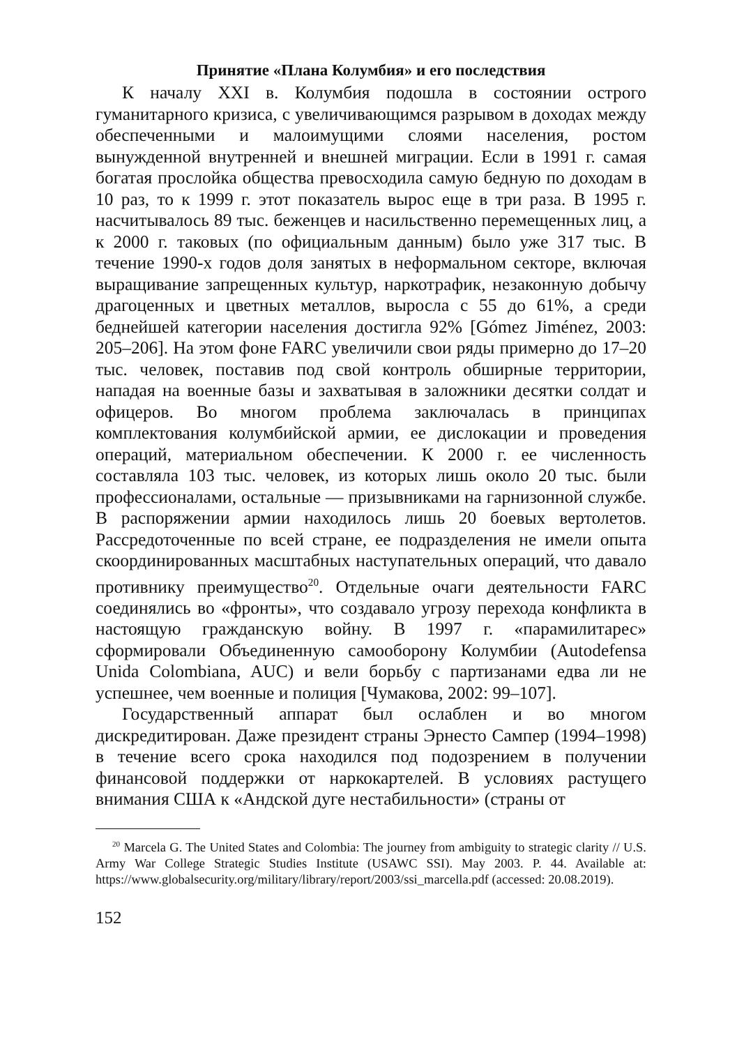Принятие «Плана Колумбия» и его последствия
К началу XXI в. Колумбия подошла в состоянии острого гуманитарного кризиса, с увеличивающимся разрывом в доходах между обеспеченными и малоимущими слоями населения, ростом вынужденной внутренней и внешней миграции. Если в 1991 г. самая богатая прослойка общества превосходила самую бедную по доходам в 10 раз, то к 1999 г. этот показатель вырос еще в три раза. В 1995 г. насчитывалось 89 тыс. беженцев и насильственно перемещенных лиц, а к 2000 г. таковых (по официальным данным) было уже 317 тыс. В течение 1990-х годов доля занятых в неформальном секторе, включая выращивание запрещенных культур, наркотрафик, незаконную добычу драгоценных и цветных металлов, выросла с 55 до 61%, а среди беднейшей категории населения достигла 92% [Gómez Jiménez, 2003: 205–206]. На этом фоне FARC увеличили свои ряды примерно до 17–20 тыс. человек, поставив под свой контроль обширные территории, нападая на военные базы и захватывая в заложники десятки солдат и офицеров. Во многом проблема заключалась в принципах комплектования колумбийской армии, ее дислокации и проведения операций, материальном обеспечении. К 2000 г. ее численность составляла 103 тыс. человек, из которых лишь около 20 тыс. были профессионалами, остальные — призывниками на гарнизонной службе. В распоряжении армии находилось лишь 20 боевых вертолетов. Рассредоточенные по всей стране, ее подразделения не имели опыта скоординированных масштабных наступательных операций, что давало противнику преимущество<sup>20</sup>. Отдельные очаги деятельности FARC соединялись во «фронты», что создавало угрозу перехода конфликта в настоящую гражданскую войну. В 1997 г. «парамилитарес» сформировали Объединенную самооборону Колумбии (Autodefensa Unida Colombiana, AUC) и вели борьбу с партизанами едва ли не успешнее, чем военные и полиция [Чумакова, 2002: 99–107].
Государственный аппарат был ослаблен и во многом дискредитирован. Даже президент страны Эрнесто Сампер (1994–1998) в течение всего срока находился под подозрением в получении финансовой поддержки от наркокартелей. В условиях растущего внимания США к «Андской дуге нестабильности» (страны от
<sup>20</sup> Marcela G. The United States and Colombia: The journey from ambiguity to strategic clarity // U.S. Army War College Strategic Studies Institute (USAWC SSI). May 2003. P. 44. Available at: https://www.globalsecurity.org/military/library/report/2003/ssi_marcella.pdf (accessed: 20.08.2019).
152